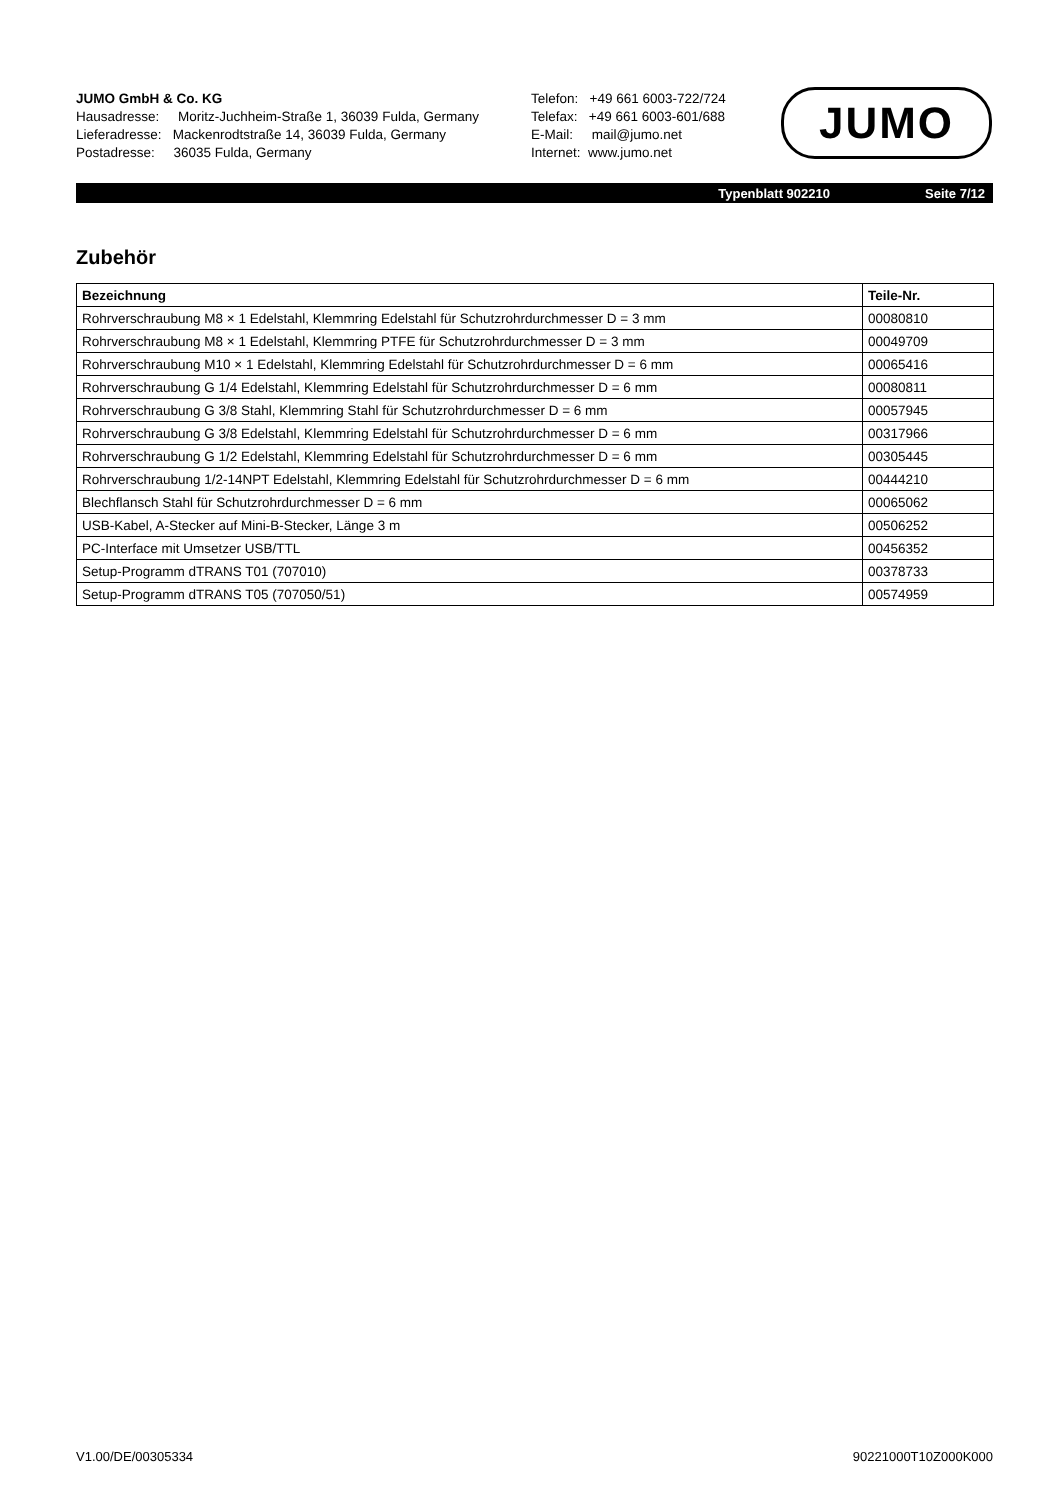JUMO GmbH & Co. KG
Hausadresse: Moritz-Juchheim-Straße 1, 36039 Fulda, Germany
Lieferadresse: Mackenrodtstraße 14, 36039 Fulda, Germany
Postadresse: 36035 Fulda, Germany
Telefon: +49 661 6003-722/724
Telefax: +49 661 6003-601/688
E-Mail: mail@jumo.net
Internet: www.jumo.net
JUMO
Typenblatt 902210 Seite 7/12
Zubehör
| Bezeichnung | Teile-Nr. |
| --- | --- |
| Rohrverschraubung M8 × 1 Edelstahl, Klemmring Edelstahl für Schutzrohrdurchmesser D = 3 mm | 00080810 |
| Rohrverschraubung M8 × 1 Edelstahl, Klemmring PTFE für Schutzrohrdurchmesser D = 3 mm | 00049709 |
| Rohrverschraubung M10 × 1 Edelstahl, Klemmring Edelstahl für Schutzrohrdurchmesser D = 6 mm | 00065416 |
| Rohrverschraubung G 1/4 Edelstahl, Klemmring Edelstahl für Schutzrohrdurchmesser D = 6 mm | 00080811 |
| Rohrverschraubung G 3/8 Stahl, Klemmring Stahl für Schutzrohrdurchmesser D = 6 mm | 00057945 |
| Rohrverschraubung G 3/8 Edelstahl, Klemmring Edelstahl für Schutzrohrdurchmesser D = 6 mm | 00317966 |
| Rohrverschraubung G 1/2 Edelstahl, Klemmring Edelstahl für Schutzrohrdurchmesser D = 6 mm | 00305445 |
| Rohrverschraubung 1/2-14NPT Edelstahl, Klemmring Edelstahl für Schutzrohrdurchmesser D = 6 mm | 00444210 |
| Blechflansch Stahl für Schutzrohrdurchmesser D = 6 mm | 00065062 |
| USB-Kabel, A-Stecker auf Mini-B-Stecker, Länge 3 m | 00506252 |
| PC-Interface mit Umsetzer USB/TTL | 00456352 |
| Setup-Programm dTRANS T01 (707010) | 00378733 |
| Setup-Programm dTRANS T05 (707050/51) | 00574959 |
V1.00/DE/00305334 90221000T10Z000K000